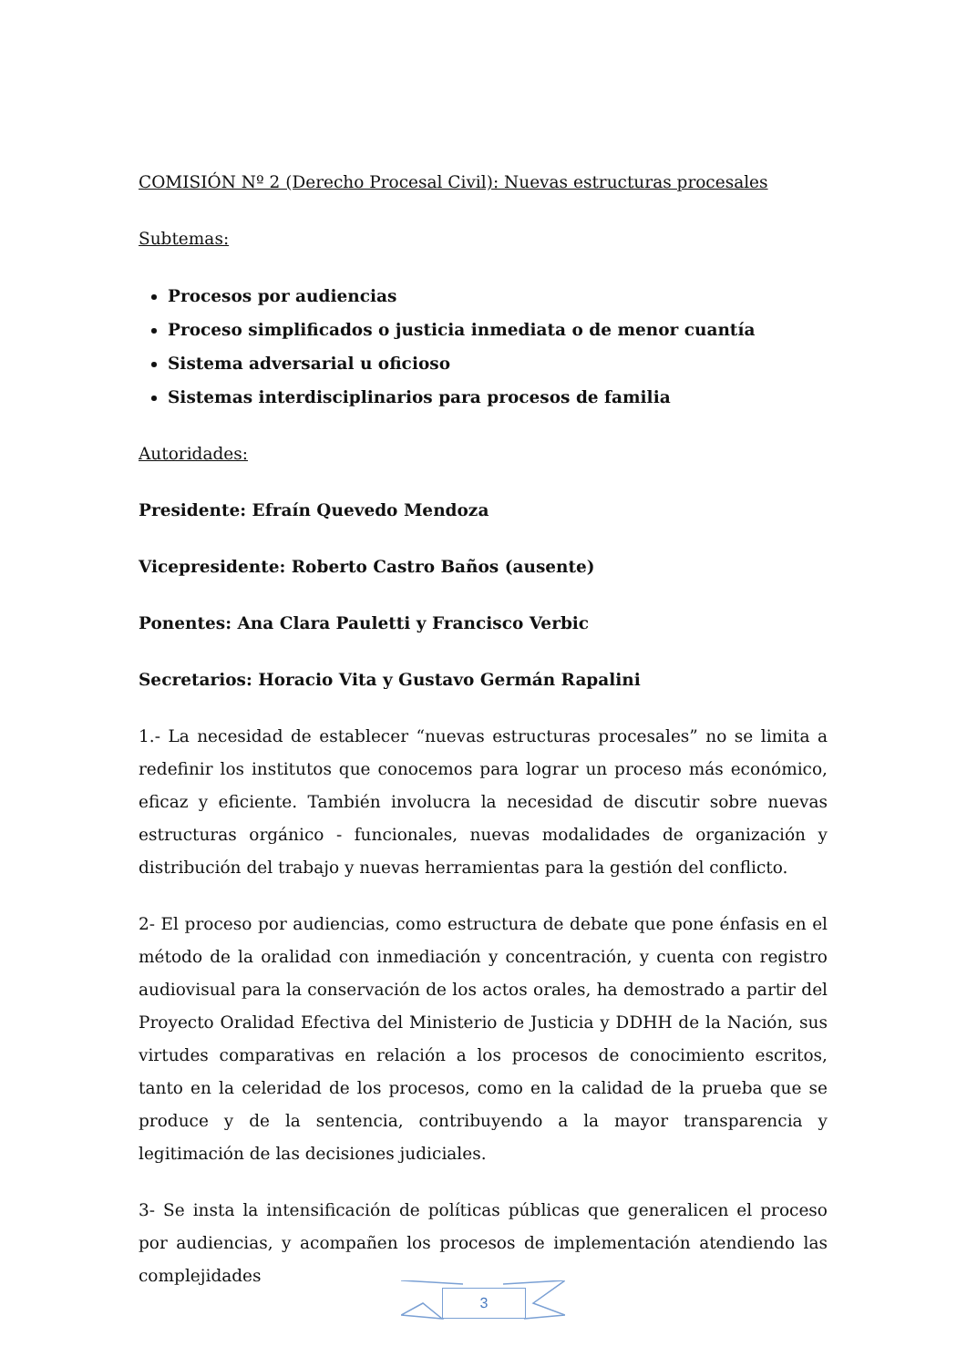COMISIÓN Nº 2 (Derecho Procesal Civil): Nuevas estructuras procesales
Subtemas:
Procesos por audiencias
Proceso simplificados o justicia inmediata o de menor cuantía
Sistema adversarial u oficioso
Sistemas interdisciplinarios para procesos de familia
Autoridades:
Presidente: Efraín Quevedo Mendoza
Vicepresidente: Roberto Castro Baños (ausente)
Ponentes: Ana Clara Pauletti y Francisco Verbic
Secretarios: Horacio Vita y Gustavo Germán Rapalini
1.- La necesidad de establecer “nuevas estructuras procesales” no se limita a redefinir los institutos que conocemos para lograr un proceso más económico, eficaz y eficiente. También involucra la necesidad de discutir sobre nuevas estructuras orgánico - funcionales, nuevas modalidades de organización y distribución del trabajo y nuevas herramientas para la gestión del conflicto.
2- El proceso por audiencias, como estructura de debate que pone énfasis en el método de la oralidad con inmediación y concentración, y cuenta con registro audiovisual para la conservación de los actos orales, ha demostrado a partir del Proyecto Oralidad Efectiva del Ministerio de Justicia y DDHH de la Nación, sus virtudes comparativas en relación a los procesos de conocimiento escritos, tanto en la celeridad de los procesos, como en la calidad de la prueba que se produce y de la sentencia, contribuyendo a la mayor transparencia y legitimación de las decisiones judiciales.
3- Se insta la intensificación de políticas públicas que generalicen el proceso por audiencias, y acompañen los procesos de implementación atendiendo las complejidades
3